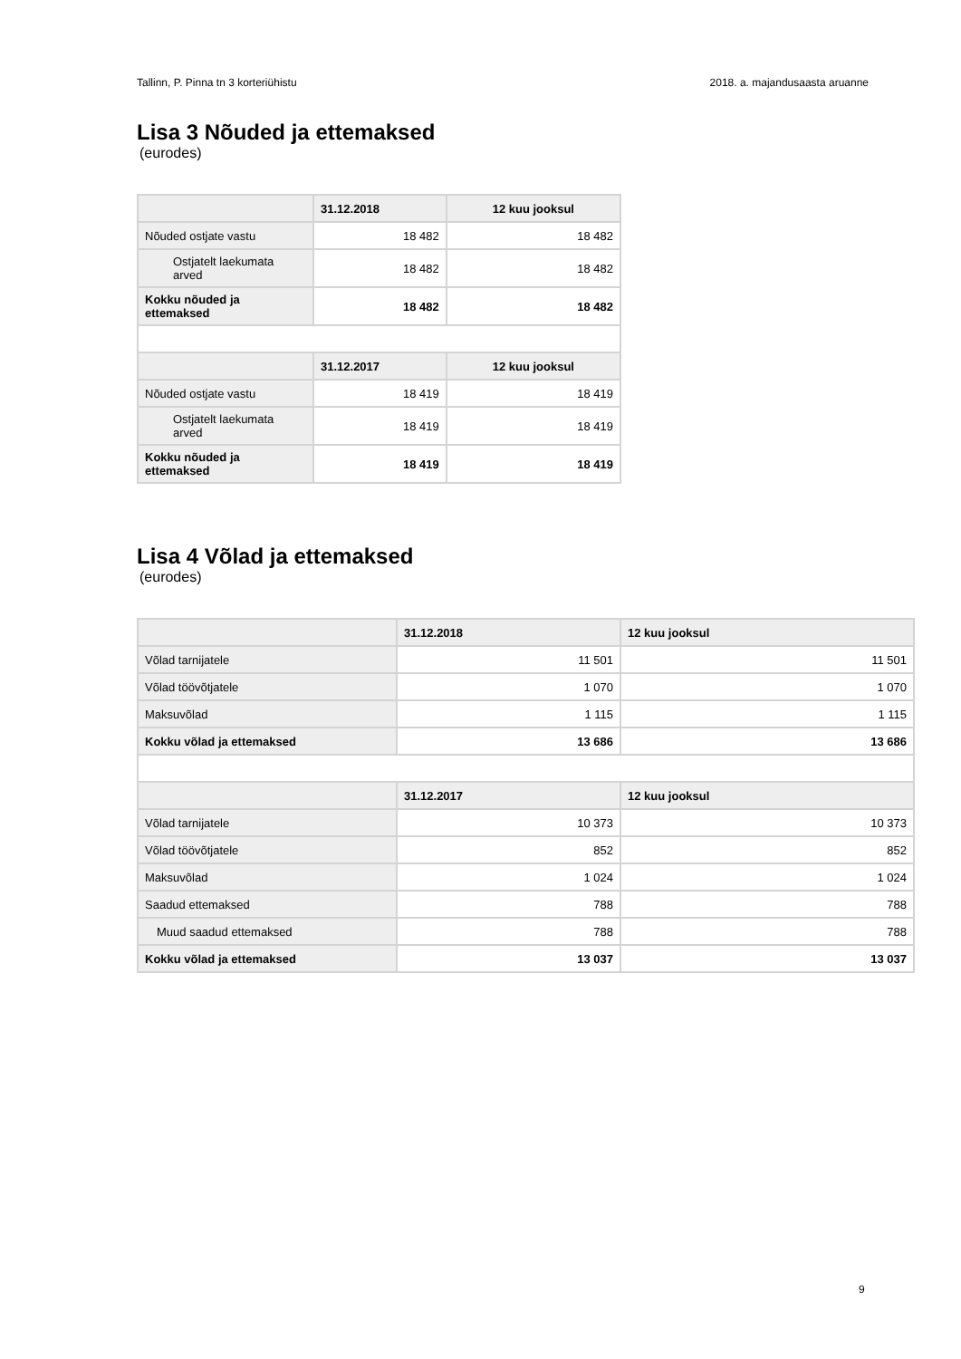Tallinn, P. Pinna tn 3 korteriühistu 2018. a. majandusaasta aruanne
Lisa 3 Nõuded ja ettemaksed
(eurodes)
| | 31.12.2018 | 12 kuu jooksul |
| Nõuded ostjate vastu | 18 482 | 18 482 |
| Ostjatelt laekumata arved | 18 482 | 18 482 |
| Kokku nõuded ja ettemaksed | 18 482 | 18 482 |
| | 31.12.2017 | 12 kuu jooksul |
| Nõuded ostjate vastu | 18 419 | 18 419 |
| Ostjatelt laekumata arved | 18 419 | 18 419 |
| Kokku nõuded ja ettemaksed | 18 419 | 18 419 |
Lisa 4 Võlad ja ettemaksed
(eurodes)
| | 31.12.2018 | 12 kuu jooksul |
| Võlad tarnijatele | 11 501 | 11 501 |
| Võlad töövõtjatele | 1 070 | 1 070 |
| Maksuvõlad | 1 115 | 1 115 |
| Kokku võlad ja ettemaksed | 13 686 | 13 686 |
| | 31.12.2017 | 12 kuu jooksul |
| Võlad tarnijatele | 10 373 | 10 373 |
| Võlad töövõtjatele | 852 | 852 |
| Maksuvõlad | 1 024 | 1 024 |
| Saadud ettemaksed | 788 | 788 |
| Muud saadud ettemaksed | 788 | 788 |
| Kokku võlad ja ettemaksed | 13 037 | 13 037 |
9